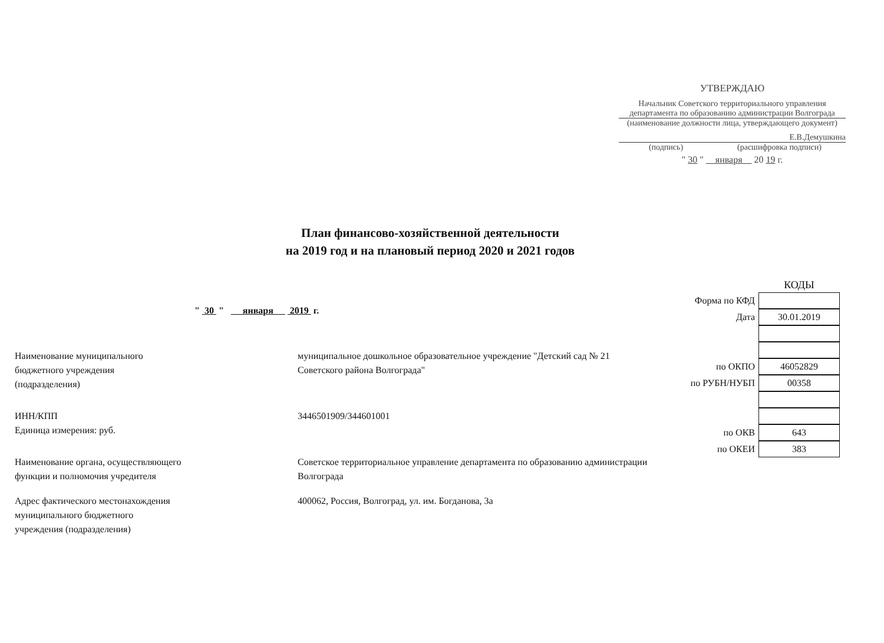УТВЕРЖДАЮ
Начальник Советского территориального управления департамента по образованию администрации Волгограда
(наименование должности лица, утверждающего документ)
Е.В.Демушкина
(подпись) (расшифровка подписи)
" 30 " января 20 19 г.
План финансово-хозяйственной деятельности
на 2019 год и на плановый период 2020 и 2021 годов
" 30 " января 2019 г.
| | КОДЫ |
| Форма по КФД | |
| Дата | 30.01.2019 |
| по ОКПО | 46052829 |
| по РУБН/НУБП | 00358 |
| по ОКВ | 643 |
| по ОКЕИ | 383 |
Наименование муниципального
бюджетного учреждения
(подразделения)
муниципальное дошкольное образовательное учреждение "Детский сад № 21 Советского района Волгограда"
ИНН/КПП
Единица измерения: руб.
3446501909/344601001
Наименование органа, осуществляющего
функции и полномочия учредителя
Советское территориальное управление департамента по образованию администрации Волгограда
Адрес фактического местонахождения
муниципального бюджетного
учреждения (подразделения)
400062, Россия, Волгоград, ул. им. Богданова, 3а